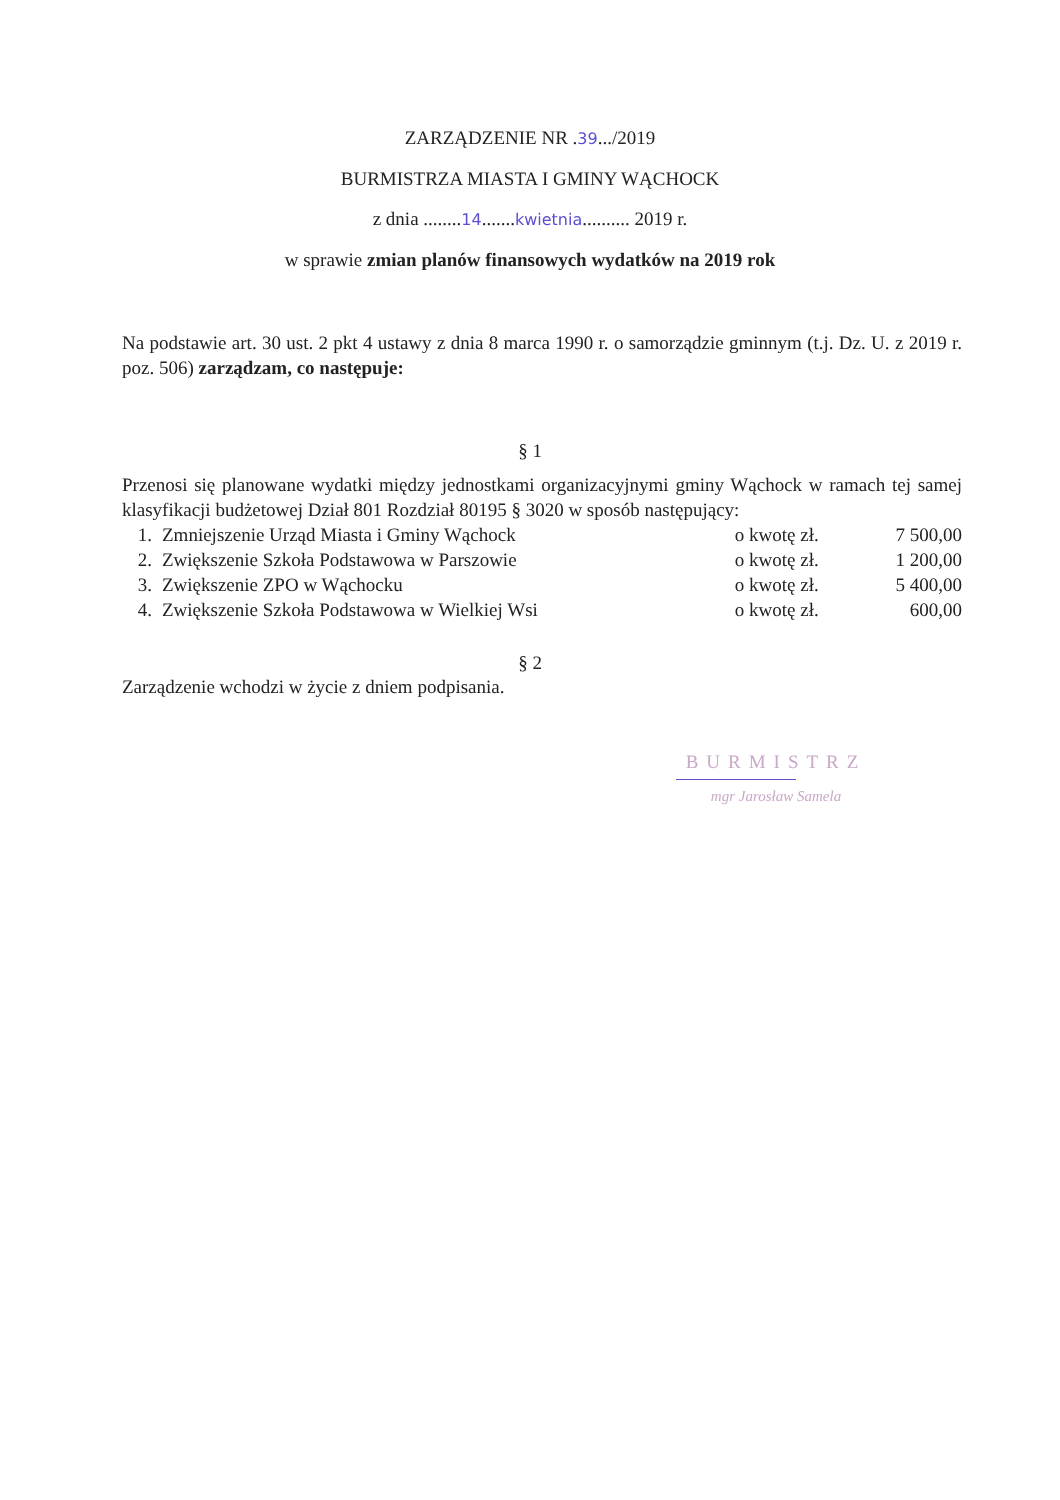ZARZĄDZENIE NR .39.../2019
BURMISTRZA MIASTA I GMINY WĄCHOCK
z dnia ........14.......kwietnia.......... 2019 r.
w sprawie zmian planów finansowych wydatków na 2019 rok
Na podstawie art. 30 ust. 2 pkt 4 ustawy z dnia 8 marca 1990 r. o samorządzie gminnym (t.j. Dz. U. z 2019 r. poz. 506) zarządzam, co następuje:
§ 1
Przenosi się planowane wydatki między jednostkami organizacyjnymi gminy Wąchock w ramach tej samej klasyfikacji budżetowej Dział 801 Rozdział 80195 § 3020 w sposób następujący:
| 1. | Zmniejszenie Urząd Miasta i Gminy Wąchock | o kwotę zł. | 7 500,00 |
| 2. | Zwiększenie Szkoła Podstawowa w Parszowie | o kwotę zł. | 1 200,00 |
| 3. | Zwiększenie ZPO w Wąchocku | o kwotę zł. | 5 400,00 |
| 4. | Zwiększenie Szkoła Podstawowa w Wielkiej Wsi | o kwotę zł. | 600,00 |
§ 2
Zarządzenie wchodzi w życie z dniem podpisania.
BURMISTRZ
mgr Jarosław Samela